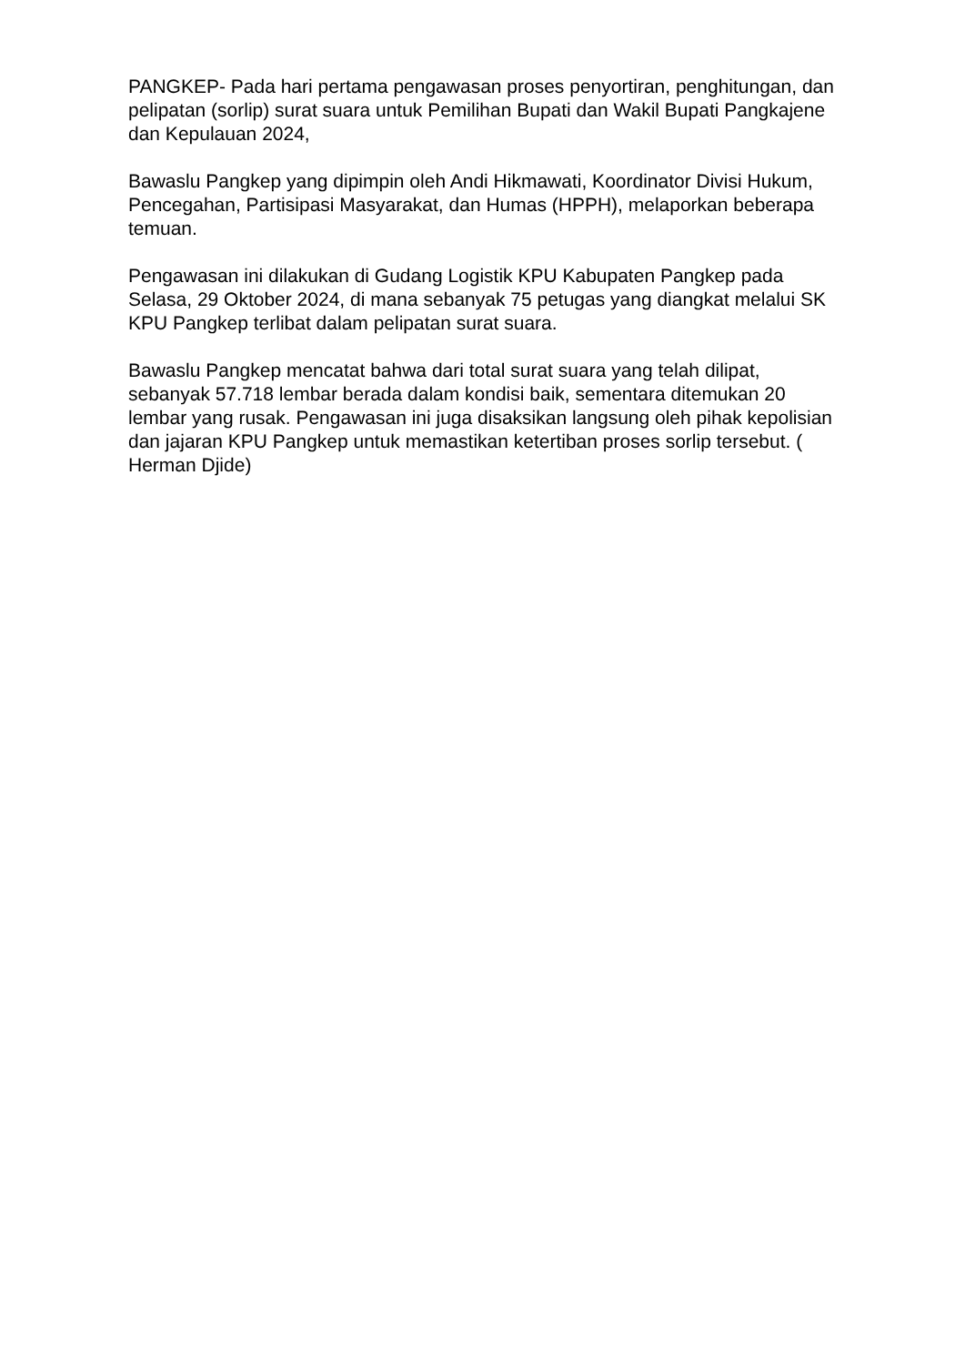PANGKEP- Pada hari pertama pengawasan proses penyortiran, penghitungan, dan pelipatan (sorlip) surat suara untuk Pemilihan Bupati dan Wakil Bupati Pangkajene dan Kepulauan 2024,
Bawaslu Pangkep yang dipimpin oleh Andi Hikmawati, Koordinator Divisi Hukum, Pencegahan, Partisipasi Masyarakat, dan Humas (HPPH), melaporkan beberapa temuan.
Pengawasan ini dilakukan di Gudang Logistik KPU Kabupaten Pangkep pada Selasa, 29 Oktober 2024, di mana sebanyak 75 petugas yang diangkat melalui SK KPU Pangkep terlibat dalam pelipatan surat suara.
Bawaslu Pangkep mencatat bahwa dari total surat suara yang telah dilipat, sebanyak 57.718 lembar berada dalam kondisi baik, sementara ditemukan 20 lembar yang rusak. Pengawasan ini juga disaksikan langsung oleh pihak kepolisian dan jajaran KPU Pangkep untuk memastikan ketertiban proses sorlip tersebut. ( Herman Djide)